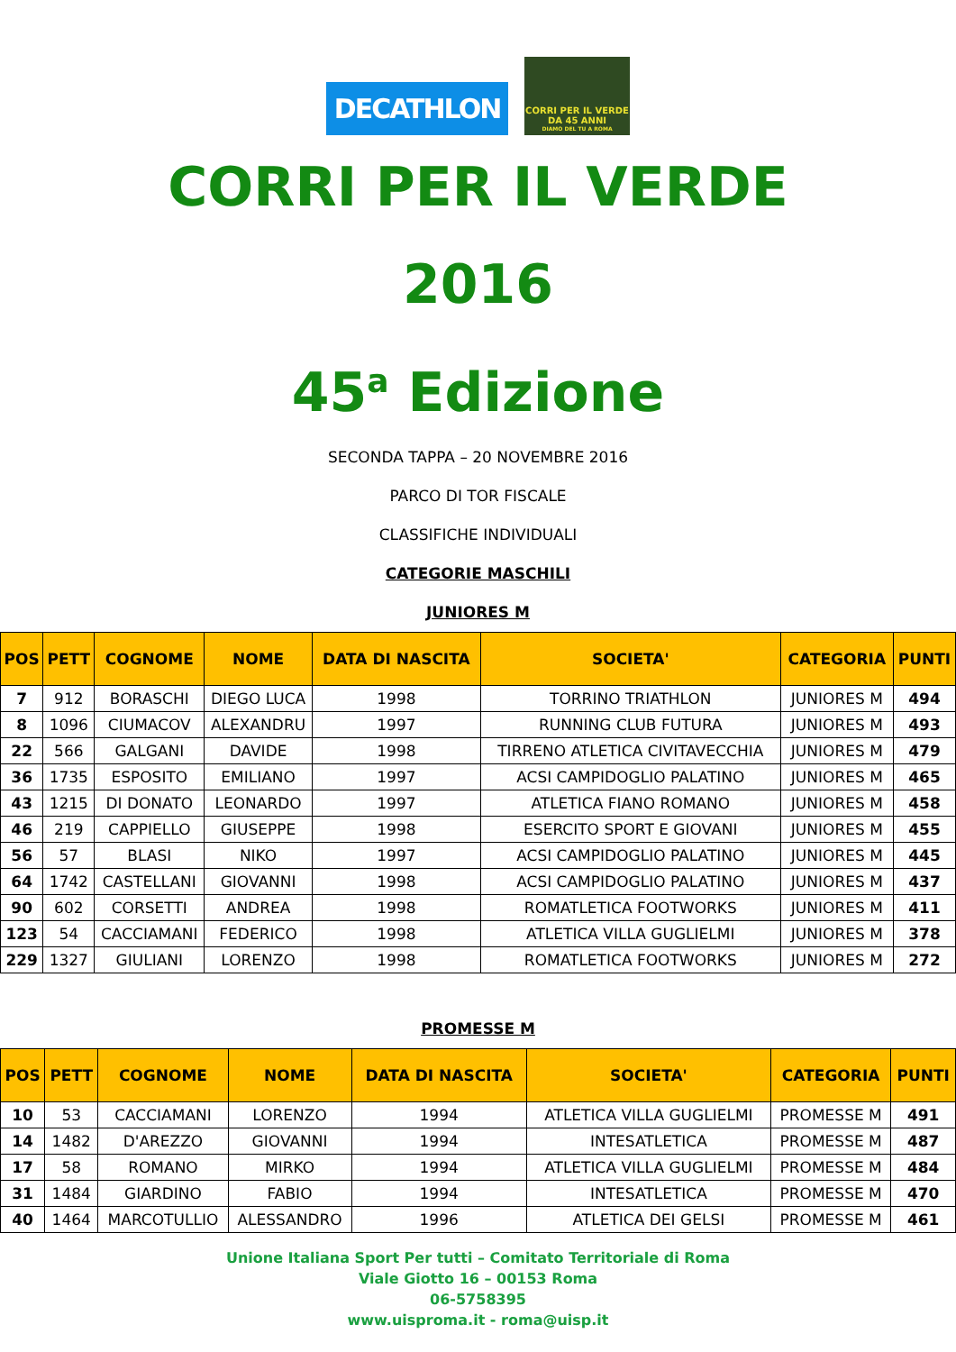DECATHLON
CORRI PER IL VERDE
DA 45 ANNI
DIAMO DEL TU A ROMA
CORRI PER IL VERDE
2016
45<sup>a</sup> Edizione
SECONDA TAPPA – 20 NOVEMBRE 2016
PARCO DI TOR FISCALE
CLASSIFICHE INDIVIDUALI
CATEGORIE MASCHILI
JUNIORES M
| POS | PETT | COGNOME | NOME | DATA DI NASCITA | SOCIETA' | CATEGORIA | PUNTI |
| --- | --- | --- | --- | --- | --- | --- | --- |
| 7 | 912 | BORASCHI | DIEGO LUCA | 1998 | TORRINO TRIATHLON | JUNIORES M | 494 |
| 8 | 1096 | CIUMACOV | ALEXANDRU | 1997 | RUNNING CLUB FUTURA | JUNIORES M | 493 |
| 22 | 566 | GALGANI | DAVIDE | 1998 | TIRRENO ATLETICA CIVITAVECCHIA | JUNIORES M | 479 |
| 36 | 1735 | ESPOSITO | EMILIANO | 1997 | ACSI CAMPIDOGLIO PALATINO | JUNIORES M | 465 |
| 43 | 1215 | DI DONATO | LEONARDO | 1997 | ATLETICA FIANO ROMANO | JUNIORES M | 458 |
| 46 | 219 | CAPPIELLO | GIUSEPPE | 1998 | ESERCITO SPORT E GIOVANI | JUNIORES M | 455 |
| 56 | 57 | BLASI | NIKO | 1997 | ACSI CAMPIDOGLIO PALATINO | JUNIORES M | 445 |
| 64 | 1742 | CASTELLANI | GIOVANNI | 1998 | ACSI CAMPIDOGLIO PALATINO | JUNIORES M | 437 |
| 90 | 602 | CORSETTI | ANDREA | 1998 | ROMATLETICA FOOTWORKS | JUNIORES M | 411 |
| 123 | 54 | CACCIAMANI | FEDERICO | 1998 | ATLETICA VILLA GUGLIELMI | JUNIORES M | 378 |
| 229 | 1327 | GIULIANI | LORENZO | 1998 | ROMATLETICA FOOTWORKS | JUNIORES M | 272 |
PROMESSE M
| POS | PETT | COGNOME | NOME | DATA DI NASCITA | SOCIETA' | CATEGORIA | PUNTI |
| --- | --- | --- | --- | --- | --- | --- | --- |
| 10 | 53 | CACCIAMANI | LORENZO | 1994 | ATLETICA VILLA GUGLIELMI | PROMESSE M | 491 |
| 14 | 1482 | D'AREZZO | GIOVANNI | 1994 | INTESATLETICA | PROMESSE M | 487 |
| 17 | 58 | ROMANO | MIRKO | 1994 | ATLETICA VILLA GUGLIELMI | PROMESSE M | 484 |
| 31 | 1484 | GIARDINO | FABIO | 1994 | INTESATLETICA | PROMESSE M | 470 |
| 40 | 1464 | MARCOTULLIO | ALESSANDRO | 1996 | ATLETICA DEI GELSI | PROMESSE M | 461 |
Unione Italiana Sport Per tutti – Comitato Territoriale di Roma
Viale Giotto 16 – 00153 Roma
06-5758395
www.uisproma.it - roma@uisp.it